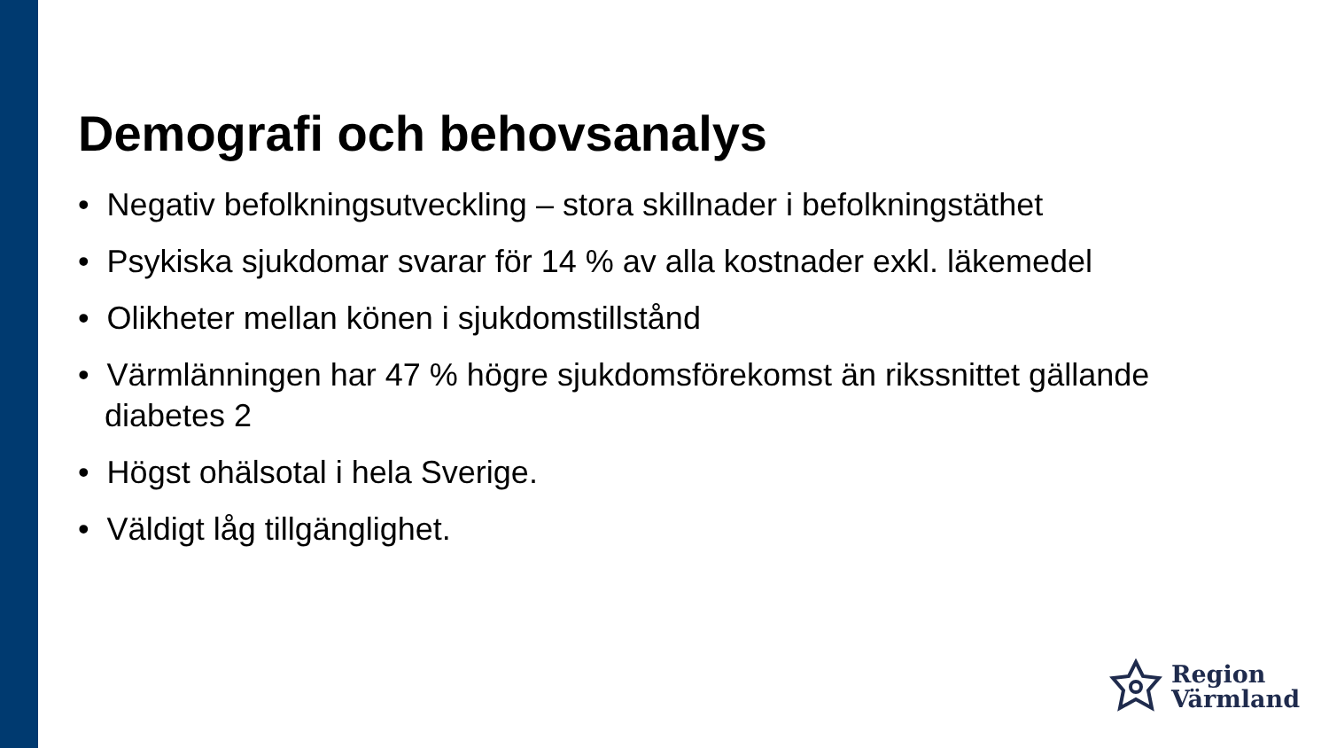Demografi och behovsanalys
• Negativ befolkningsutveckling – stora skillnader i befolkningstäthet
• Psykiska sjukdomar svarar för 14 % av alla kostnader exkl. läkemedel
• Olikheter mellan könen i sjukdomstillstånd
• Värmlänningen har 47 % högre sjukdomsförekomst än rikssnittet gällande diabetes 2
• Högst ohälsotal i hela Sverige.
• Väldigt låg tillgänglighet.
Region
Värmland